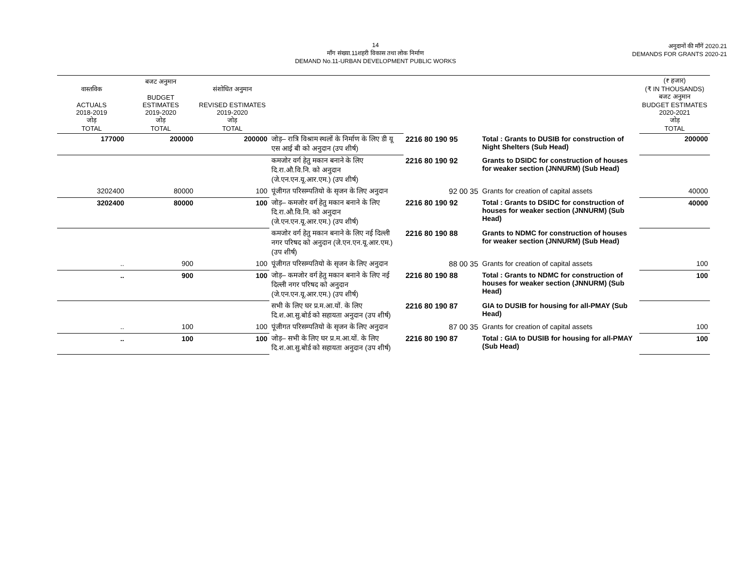14
माँग संख्या.11शहरी विकास तथा लोक निर्माण
DEMAND No.11-URBAN DEVELOPMENT PUBLIC WORKS
अनुदानों की माँगें 2020.21
DEMANDS FOR GRANTS 2020-21
| वास्तविक ACTUALS 2018-2019 जोड़ TOTAL | बजट अनुमान BUDGET ESTIMATES 2019-2020 जोड़ TOTAL | संशोधित अनुमान REVISED ESTIMATES 2019-2020 जोड़ TOTAL | | | | (₹ हजार) (₹ IN THOUSANDS) बजट अनुमान BUDGET ESTIMATES 2020-2021 जोड़ TOTAL |
| --- | --- | --- | --- | --- | --- | --- |
| 177000 | 200000 | 200000 | जोड़– रात्रि विश्राम स्थलों के निर्माण के लिए डी यू एस आई बी को अनुदान (उप शीर्ष) | 2216 80 190 95 | Total : Grants to DUSIB for construction of Night Shelters (Sub Head) | 200000 |
| | | | कमजोर वर्ग हेतु मकान बनाने के लिए दि.रा.औ.वि.नि. को अनुदान (जे.एन.एन.यू.आर.एम.) (उप शीर्ष) | 2216 80 190 92 | Grants to DSIDC for construction of houses for weaker section (JNNURM) (Sub Head) | |
| 3202400 | 80000 | 100 | पूंजीगत परिसम्पतियो के सृजन के लिए अनुदान | 92 00 35 | Grants for creation of capital assets | 40000 |
| 3202400 | 80000 | 100 | जोड़– कमजोर वर्ग हेतु मकान बनाने के लिए दि.रा.औ.वि.नि. को अनुदान (जे.एन.एन.यू.आर.एम.) (उप शीर्ष) | 2216 80 190 92 | Total : Grants to DSIDC for construction of houses for weaker section (JNNURM) (Sub Head) | 40000 |
| | | | कमजोर वर्ग हेतु मकान बनाने के लिए नई दिल्ली नगर परिषद को अनुदान (जे.एन.एन.यू.आर.एम.) (उप शीर्ष) | 2216 80 190 88 | Grants to NDMC for construction of houses for weaker section (JNNURM) (Sub Head) | |
| .. | 900 | 100 | पूंजीगत परिसम्पतियो के सृजन के लिए अनुदान | 88 00 35 | Grants for creation of capital assets | 100 |
| .. | 900 | 100 | जोड़– कमजोर वर्ग हेतु मकान बनाने के लिए नई दिल्ली नगर परिषद को अनुदान (जे.एन.एन.यू.आर.एम.) (उप शीर्ष) | 2216 80 190 88 | Total : Grants to NDMC for construction of houses for weaker section (JNNURM) (Sub Head) | 100 |
| | | | सभी के लिए घर प्र.म.आ.यों. के लिए दि.श.आ.सु.बोर्ड को सहायता अनुदान (उप शीर्ष) | 2216 80 190 87 | GIA to DUSIB for housing for all-PMAY (Sub Head) | |
| .. | 100 | 100 | पूंजीगत परिसम्पतियो के सृजन के लिए अनुदान | 87 00 35 | Grants for creation of capital assets | 100 |
| .. | 100 | 100 | जोड़– सभी के लिए घर प्र.म.आ.यों. के लिए दि.श.आ.सु.बोर्ड को सहायता अनुदान (उप शीर्ष) | 2216 80 190 87 | Total : GIA to DUSIB for housing for all-PMAY (Sub Head) | 100 |